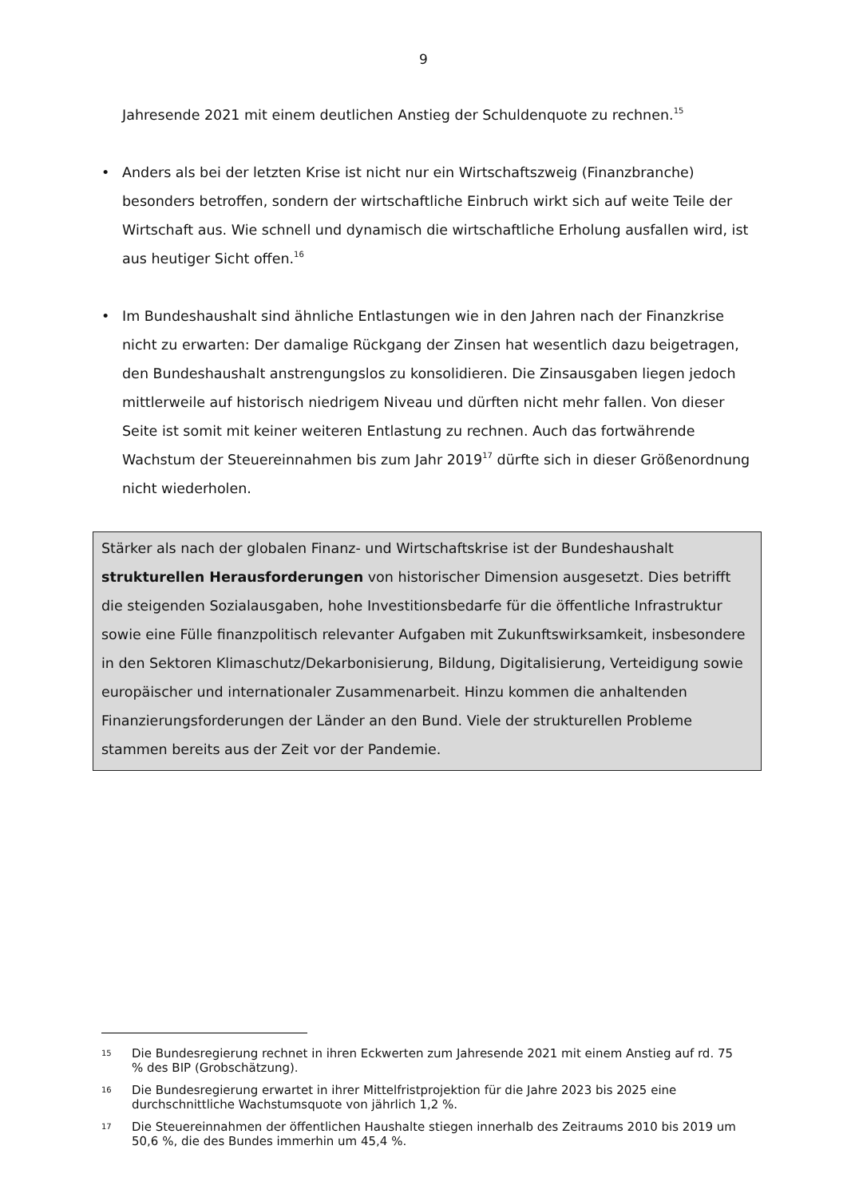9
Jahresende 2021 mit einem deutlichen Anstieg der Schuldenquote zu rech­nen.<sup>15</sup>
• Anders als bei der letzten Krise ist nicht nur ein Wirtschaftszweig (Finanzbran­che) besonders betroffen, sondern der wirtschaftliche Einbruch wirkt sich auf weite Teile der Wirtschaft aus. Wie schnell und dynamisch die wirtschaftliche Erholung ausfallen wird, ist aus heutiger Sicht offen.<sup>16</sup>
• Im Bundeshaushalt sind ähnliche Entlastungen wie in den Jahren nach der Fi­nanzkrise nicht zu erwarten: Der damalige Rückgang der Zinsen hat wesent­lich dazu beigetragen, den Bundeshaushalt anstrengungslos zu konsolidieren. Die Zinsausgaben liegen jedoch mittlerweile auf historisch niedrigem Niveau und dürften nicht mehr fallen. Von dieser Seite ist somit mit keiner weiteren Entlastung zu rechnen. Auch das fortwährende Wachstum der Steuereinnah­men bis zum Jahr 2019<sup>17</sup> dürfte sich in dieser Größenordnung nicht wiederho­len.
Stärker als nach der globalen Finanz- und Wirtschaftskrise ist der Bundeshaus­halt strukturellen Herausforderungen von historischer Dimension ausgesetzt. Dies betrifft die steigenden Sozialausgaben, hohe Investitionsbedarfe für die öf­fentliche Infrastruktur sowie eine Fülle finanzpolitisch relevanter Aufgaben mit Zukunftswirksamkeit, insbesondere in den Sektoren Klimaschutz/Dekarbonisie­rung, Bildung, Digitalisierung, Verteidigung sowie europäischer und internationa­ler Zusammenarbeit. Hinzu kommen die anhaltenden Finanzierungsforderungen der Länder an den Bund. Viele der strukturellen Probleme stammen bereits aus der Zeit vor der Pandemie.
15 Die Bundesregierung rechnet in ihren Eckwerten zum Jahresende 2021 mit einem Anstieg auf rd. 75 % des BIP (Grobschätzung).
16 Die Bundesregierung erwartet in ihrer Mittelfristprojektion für die Jahre 2023 bis 2025 eine durchschnittliche Wachstumsquote von jährlich 1,2 %.
17 Die Steuereinnahmen der öffentlichen Haushalte stiegen innerhalb des Zeitraums 2010 bis 2019 um 50,6 %, die des Bundes immerhin um 45,4 %.